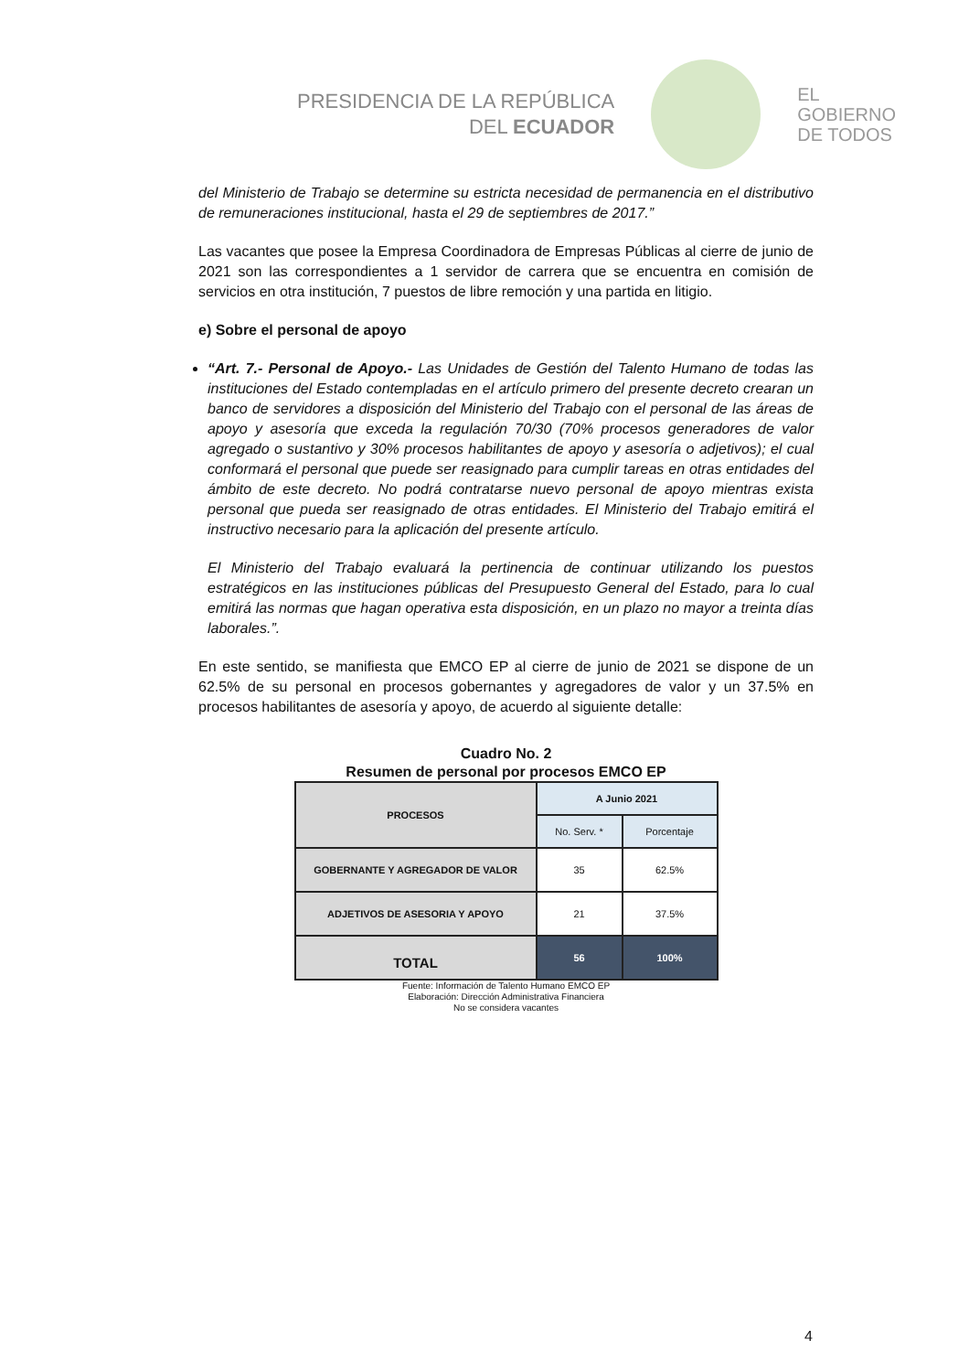PRESIDENCIA DE LA REPÚBLICA
DEL ECUADOR
EL
GOBIERNO
DE TODOS
del Ministerio de Trabajo se determine su estricta necesidad de permanencia en el distributivo de remuneraciones institucional, hasta el 29 de septiembres de 2017.”
Las vacantes que posee la Empresa Coordinadora de Empresas Públicas al cierre de junio de 2021 son las correspondientes a 1 servidor de carrera que se encuentra en comisión de servicios en otra institución, 7 puestos de libre remoción y una partida en litigio.
e) Sobre el personal de apoyo
“Art. 7.- Personal de Apoyo.- Las Unidades de Gestión del Talento Humano de todas las instituciones del Estado contempladas en el artículo primero del presente decreto crearan un banco de servidores a disposición del Ministerio del Trabajo con el personal de las áreas de apoyo y asesoría que exceda la regulación 70/30 (70% procesos generadores de valor agregado o sustantivo y 30% procesos habilitantes de apoyo y asesoría o adjetivos); el cual conformará el personal que puede ser reasignado para cumplir tareas en otras entidades del ámbito de este decreto. No podrá contratarse nuevo personal de apoyo mientras exista personal que pueda ser reasignado de otras entidades. El Ministerio del Trabajo emitirá el instructivo necesario para la aplicación del presente artículo.
El Ministerio del Trabajo evaluará la pertinencia de continuar utilizando los puestos estratégicos en las instituciones públicas del Presupuesto General del Estado, para lo cual emitirá las normas que hagan operativa esta disposición, en un plazo no mayor a treinta días laborales.”.
En este sentido, se manifiesta que EMCO EP al cierre de junio de 2021 se dispone de un 62.5% de su personal en procesos gobernantes y agregadores de valor y un 37.5% en procesos habilitantes de asesoría y apoyo, de acuerdo al siguiente detalle:
Cuadro No. 2
Resumen de personal por procesos EMCO EP
| PROCESOS | A Junio 2021 | |
| --- | --- | --- |
| | No. Serv. * | Porcentaje |
| GOBERNANTE Y AGREGADOR DE VALOR | 35 | 62.5% |
| ADJETIVOS DE ASESORIA Y APOYO | 21 | 37.5% |
| TOTAL | 56 | 100% |
Fuente: Información de Talento Humano EMCO EP
Elaboración: Dirección Administrativa Financiera
No se considera vacantes
4